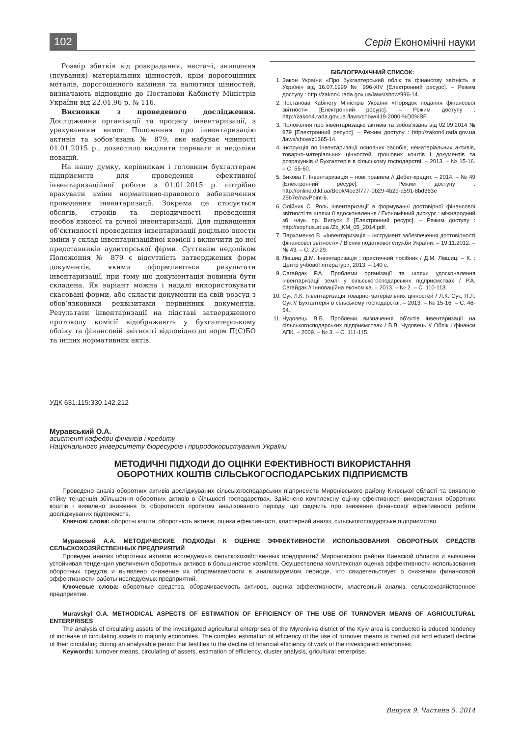102 Серія Економічні науки
Розмір збитків від розкрадання, нестачі, знищення (псування) матеріальних цінностей, крім дорогоцінних металів, дорогоцінного каміння та валютних цінностей, визначають відповідно до Постанови Кабінету Міністрів України від 22.01.96 р. № 116.
Висновки з проведеного дослідження. Дослідження організації та процесу інвентаризації, з урахуванням вимог Положення про інвентаризацію активів та зобов’язань № 879, яке набуває чинності 01.01.2015 р., дозволило виділити переваги и недоліки новацій.
На нашу думку, керівникам і головним бухгалтерам підприємств для проведення ефективної інвентаризаційної роботи з 01.01.2015 р. потрібно врахувати зміни нормативно-правового забезпечення проведення інвентаризації. Зокрема це стосується обсягів, строків та періодичності проведення необов’язкової та річної інвентаризації. Для підвищення об’єктивності проведення інвентаризації доцільно внести зміни у склад інвентаризаційної комісії і включити до неї представників аудиторської фірми. Суттєвим недоліком Положення № 879 є відсутність затверджених форм документів, якими оформляються результати інвентаризації, при тому що документація повинна бути складена. Як варіант можна і надалі використовувати скасовані форми, або скласти документи на свій розсуд з обов’язковими реквізитами первинних документів. Результати інвентаризації на підставі затвердженого протоколу комісії відображають у бухгалтерському обліку та фінансовій звітності відповідно до норм П(С)БО та інших нормативних актів.
БІБЛІОГРАФІЧНИЙ СПИСОК:
1. Закон України «Про бухгалтерський облік та фінансову звітність в Україні» від 16.07.1999 № 996-XIV [Електронний ресурс]. – Режим доступу : http://zakon4.rada.gov.ua/laws/show/996-14.
2. Постанова Кабінету Міністрів України «Порядок подання фінансової звітності» [Електронний ресурс]. – Режим доступу : http://zakon4.rada.gov.ua /laws/show/419-2000-%D0%BF.
3. Положення про інвентаризацію активів та зобов’язань від 02.09.2014 № 879 [Електронний ресурс]. – Режим доступу : http://zakon4.rada.gov.ua /laws/show/z1365-14.
4. Інструкція по інвентаризації основних засобів, нематеріальних активів, товарно-матеріальних цінностей, грошових коштів і документів та розрахунків // Бухгалтерія в сільському господарстві. – 2013. – № 15-16. – С. 55-60.
5. Бикова Г. Інвентаризація – нові правила // Дебет-кредит. – 2014. – № 49 [Електронний ресурс]. – Режим доступу : http://online.dtkt.ua/Book/4ee3f777-0b29-4b29-a591-8bd363e 25b7e/navPoint-6.
6. Олійник С. Роль інвентаризації в формуванні достовірної фінансової звітності та шляхи її вдосконалення / Економічний дискурс : міжнародний зб. наук. пр. Випуск 2 [Електронний ресурс]. – Режим доступу : http://sophus.at.ua /Zb_KM_05_2014.pdf.
7. Пархоменко В. «Інвентаризація – інструмент забезпечення достовірності фінансової звітності» / Вісник податкової служби України. – 19.11.2012. – № 43. – С. 20-29.
8. Лівшиц Д.М. Інвентаризація : практичний посібник / Д.М. Лівшиц. – К. : Центр учбової літератури, 2013. – 140 с.
9. Сагайдак Р.А. Проблеми організації та шляхи удосконалення інвентаризації землі у сільськогосподарських підприємствах / Р.А. Сагайдак // Інноваційна економіка. – 2013. – № 2. – С. 110-113.
10. Сук Л.К. Інвентаризація товарно-матеріальних цінностей / Л.К. Сук, П.Л. Сук // Бухгалтерія в сільському господарстві. – 2013. – № 15-16. – С. 46-54.
11. Чудовець В.В. Проблеми визначення об’єктів інвентаризації на сільськогосподарських підприємствах / В.В. Чудовець // Облік і фінанси АПК. – 2009. – № 3. – С. 111-115.
УДК 631.115:330.142.212
Муравський О.А.
асистент кафедри фінансів і кредиту
Національного університету біоресурсів і природокористування України
МЕТОДИЧНІ ПІДХОДИ ДО ОЦІНКИ ЕФЕКТИВНОСТІ ВИКОРИСТАННЯ
ОБОРОТНИХ КОШТІВ СІЛЬСЬКОГОСПОДАРСЬКИХ ПІДПРИЄМСТВ
Проведено аналіз оборотних активів досліджуваних сільськогосподарських підприємств Миронівського району Київської області та виявлено стійку тенденція збільшення оборотних активів в більшості господарствах. Здійснено комплексну оцінку ефективності використання оборотних коштів і виявлено зниження їх оборотності протягом аналізованого періоду, що свідчить про зниження фінансової ефективності роботи досліджуваних підприємств.
Ключові слова: оборотні кошти, оборотність активів, оцінка ефективності, кластерний аналіз, сільськогосподарське підприємство.
Муравский А.А. МЕТОДИЧЕСКИЕ ПОДХОДЫ К ОЦЕНКЕ ЭФФЕКТИВНОСТИ ИСПОЛЬЗОВАНИЯ ОБОРОТНЫХ СРЕДСТВ СЕЛЬСКОХОЗЯЙСТВЕННЫХ ПРЕДПРИЯТИЙ
Проведен анализ оборотных активов исследуемых сельскохозяйственных предприятий Мироновского района Киевской области и выявлена устойчивая тенденция увеличения оборотных активов в большинстве хозяйств. Осуществлена комплексная оценка эффективности использования оборотных средств и выявлено снижение их оборачиваемости в анализируемом периоде, что свидетельствует о снижении финансовой эффективности работы исследуемых предприятий.
Ключевые слова: оборотные средства, оборачиваемость активов, оценка эффективности, кластерный анализ, сельскохозяйственное предприятие.
Muravskyi O.A. METHODICAL ASPECTS OF ESTIMATION OF EFFICIENCY OF THE USE OF TURNOVER MEANS OF AGRICULTURAL ENTERPRISES
The analysis of circulating assets of the investigated agricultural enterprises of the Myronivka district of the Kyiv area is conducted is educed tendency of increase of circulating assets in majority economies. The complex estimation of efficiency of the use of turnover means is carried out and educed decline of their circulating during an analysable period that testifies to the decline of financial efficiency of work of the investigated enterprises.
Keywords: turnover means, circulating of assets, estimation of efficiency, cluster analysis, gricultural enterprise.
Випуск 9. Частина 5. 2014